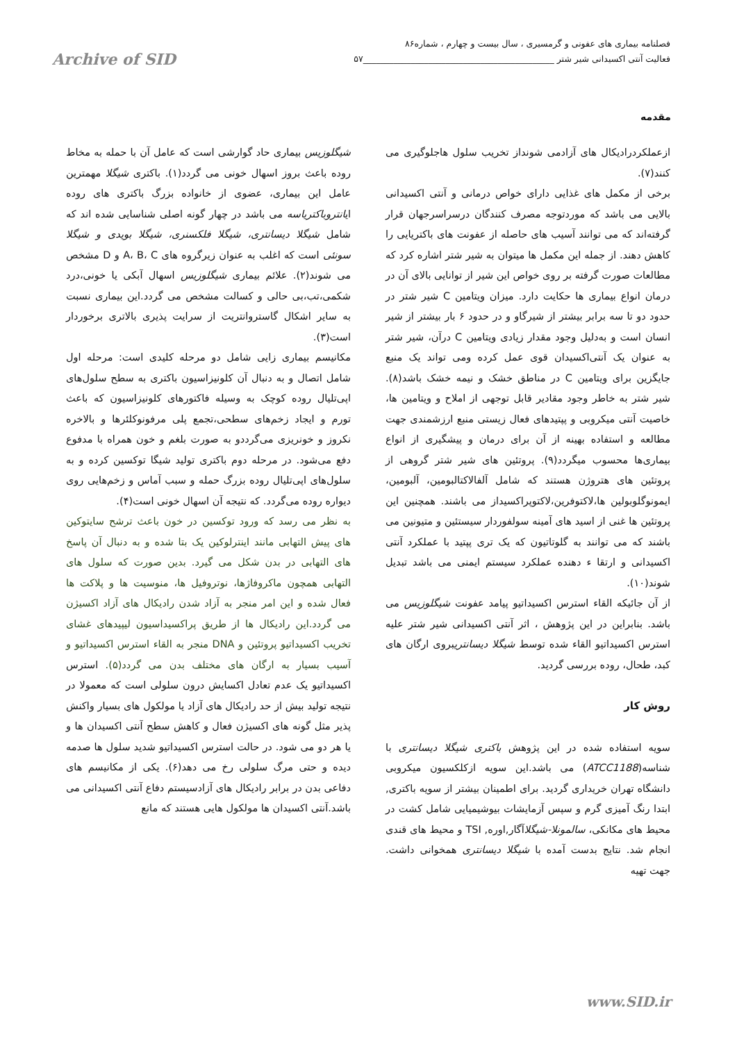فصلنامه بیماری های عفونی و گرمسیری ، سال بیست و چهارم ، شماره۸۶
فعالیت آنتی اکسیدانی شیر شتر ____________________________________________۵۷ Archive of SID
مقدمه
شیگلوزیس بیماری حاد گوارشی است که عامل آن با حمله به مخاط روده باعث بروز اسهال خونی می گردد(۱). باکتری شیگلا مهمترین عامل این بیماری، عضوی از خانواده بزرگ باکتری های روده ایانتروباکتریاسه می باشد در چهار گونه اصلی شناسایی شده اند که شامل شیگلا دیسانتری، شیگلا فلکسنری، شیگلا بویدی و شیگلا سونئی است که اغلب به عنوان زیرگروه های A، B، C و D مشخص می شوند(۲). علائم بیماری شیگلوزیس اسهال آبکی یا خونی،درد شکمی،تب،بی حالی و کسالت مشخص می گردد.این بیماری نسبت به سایر اشکال گاستروانتریت از سرایت پذیری بالاتری برخوردار است(۳).
مکانیسم بیماری زایی شامل دو مرحله کلیدی است: مرحله اول شامل اتصال و به دنبال آن کلونیزاسیون باکتری به سطح سلول‌های اپی‌تلیال روده کوچک به وسیله فاکتورهای کلونیزاسیون که باعث تورم و ایجاد زخم‌های سطحی،تجمع پلی مرفونوکلئرها و بالاخره نکروز و خونریزی می‌گرددو به صورت بلغم و خون همراه با مدفوع دفع می‌شود. در مرحله دوم باکتری تولید شیگا توکسین کرده و به سلول‌های اپی‌تلیال روده بزرگ حمله و سبب آماس و زخم‌هایی روی دیواره روده می‌گردد. که نتیجه آن اسهال خونی است(۴).
به نظر می رسد که ورود توکسین در خون باعث ترشح سایتوکین های پیش التهابی مانند اینترلوکین یک بتا شده و به دنبال آن پاسخ های التهابی در بدن شکل می گیرد. بدین صورت که سلول های التهابی همچون ماکروفاژها، نوتروفیل ها، منوسیت ها و پلاکت ها فعال شده و این امر منجر به آزاد شدن رادیکال های آزاد اکسیژن می گردد.این رادیکال ها از طریق پراکسیداسیون لیپیدهای غشای تخریب اکسیداتیو پروتئین و DNA منجر به القاء استرس اکسیداتیو و آسیب بسیار به ارگان های مختلف بدن می گردد(۵). استرس اکسیداتیو یک عدم تعادل اکسایش درون سلولی است که معمولا در نتیجه تولید بیش از حد رادیکال های آزاد یا مولکول های بسیار واکنش پذیر مثل گونه های اکسیژن فعال و کاهش سطح آنتی اکسیدان ها و یا هر دو می شود. در حالت استرس اکسیداتیو شدید سلول ها صدمه دیده و حتی مرگ سلولی رخ می دهد(۶). یکی از مکانیسم های دفاعی بدن در برابر رادیکال های آزادسیستم دفاع آنتی اکسیدانی می باشد.آنتی اکسیدان ها مولکول هایی هستند که مانع
ازعملکردرادیکال های آزادمی شونداز تخریب سلول هاجلوگیری می کنند(۷).
برخی از مکمل های غذایی دارای خواص درمانی و آنتی اکسیدانی بالایی می باشد که موردتوجه مصرف کنندگان درسراسرجهان قرار گرفته‌اند که می توانند آسیب های حاصله از عفونت های باکتریایی را کاهش دهند. از جمله این مکمل ها میتوان به شیر شتر اشاره کرد که مطالعات صورت گرفته بر روی خواص این شیر از توانایی بالای آن در درمان انواع بیماری ها حکایت دارد. میزان ویتامین C شیر شتر در حدود دو تا سه برابر بیشتر از شیرگاو و در حدود ۶ بار بیشتر از شیر انسان است و به‌دلیل وجود مقدار زیادی ویتامین C درآن، شیر شتر به عنوان یک آنتی‌اکسیدان قوی عمل کرده ومی تواند یک منبع جایگزین برای ویتامین C در مناطق خشک و نیمه خشک باشد(۸). شیر شتر به خاطر وجود مقادیر قابل توجهی از املاح و ویتامین ها، خاصیت آنتی میکروبی و پپتیدهای فعال زیستی منبع ارزشمندی جهت مطالعه و استفاده بهینه از آن برای درمان و پیشگیری از انواع بیماری‌ها محسوب میگردد(۹). پروتئین های شیر شتر گروهی از پروتئین های هتروژن هستند که شامل آلفالاکتالبومین، آلبومین، ایمونوگلوبولین ها،لاکتوفرین،لاکتوپراکسیداز می باشند. همچنین این پروتئین ها غنی از اسید های آمینه سولفوردار سیستئین و متیونین می باشند که می توانند به گلوتاتیون که یک تری پپتید با عملکرد آنتی اکسیدانی و ارتقا ء دهنده عملکرد سیستم ایمنی می باشد تبدیل شوند(۱۰).
از آن جائیکه القاء استرس اکسیداتیو پیامد عفونت شیگلوزیس می باشد. بنابراین در این پژوهش ، اثر آنتی اکسیدانی شیر شتر علیه استرس اکسیداتیو القاء شده توسط شیگلا دیسانتریبروی ارگان های کبد، طحال، روده بررسی گردید.
روش کار
سویه استفاده شده در این پژوهش باکتری شیگلا دیسانتری با شناسه(ATCC1188) می باشد.این سویه ازکلکسیون میکروبی دانشگاه تهران خریداری گردید. برای اطمینان بیشتر از سویه باکتری, ابتدا رنگ آمیزی گرم و سپس آزمایشات بیوشیمیایی شامل کشت در محیط های مکانکی، سالمونلا-شیگلاآگار,اوره, TSI و محیط های قندی انجام شد. نتایج بدست آمده با شیگلا دیسانتری همخوانی داشت. جهت تهیه
www.SID.ir